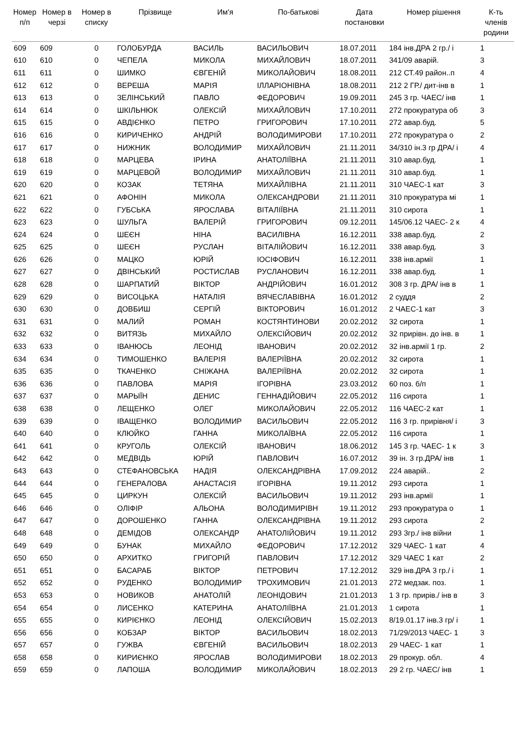| Номер п/п | Номер в черзі | Номер в списку | Прізвище | Им'я | По-батькові | Дата постановки | Номер рішення | К-ть членів родини |
| --- | --- | --- | --- | --- | --- | --- | --- | --- |
| 609 | 609 | 0 | ГОЛОБУРДА | ВАСИЛЬ | ВАСИЛЬОВИЧ | 18.07.2011 | 184 інв.ДРА 2 гр./ і | 1 |
| 610 | 610 | 0 | ЧЕПЕЛА | МИКОЛА | МИХАЙЛОВИЧ | 18.07.2011 | 341/09 аварій. | 3 |
| 611 | 611 | 0 | ШИМКО | ЄВГЕНІЙ | МИКОЛАЙОВИЧ | 18.08.2011 | 212 СТ.49 район..п | 4 |
| 612 | 612 | 0 | ВЕРЕША | МАРІЯ | ІЛЛАРІОНІВНА | 18.08.2011 | 212 2 ГР./ дит-інв в | 1 |
| 613 | 613 | 0 | ЗЕЛІНСЬКИЙ | ПАВЛО | ФЕДОРОВИЧ | 19.09.2011 | 245 3 гр. ЧАЕС/ інв | 1 |
| 614 | 614 | 0 | ШКІЛЬНЮК | ОЛЕКСІЙ | МИХАЙЛОВИЧ | 17.10.2011 | 272 прокуратура об | 3 |
| 615 | 615 | 0 | АВДІЄНКО | ПЕТРО | ГРИГОРОВИЧ | 17.10.2011 | 272 авар.буд. | 5 |
| 616 | 616 | 0 | КИРИЧЕНКО | АНДРІЙ | ВОЛОДИМИРОВИ | 17.10.2011 | 272 прокуратура о | 2 |
| 617 | 617 | 0 | НИЖНИК | ВОЛОДИМИР | МИХАЙЛОВИЧ | 21.11.2011 | 34/310 ін.3 гр ДРА/ і | 4 |
| 618 | 618 | 0 | МАРЦЕВА | ІРИНА | АНАТОЛІЇВНА | 21.11.2011 | 310 авар.буд. | 1 |
| 619 | 619 | 0 | МАРЦЕВОЙ | ВОЛОДИМИР | МИХАЙЛОВИЧ | 21.11.2011 | 310 авар.буд. | 1 |
| 620 | 620 | 0 | КОЗАК | ТЕТЯНА | МИХАЙЛІВНА | 21.11.2011 | 310 ЧАЕС-1 кат | 3 |
| 621 | 621 | 0 | АФОНІН | МИКОЛА | ОЛЕКСАНДРОВИ | 21.11.2011 | 310 прокуратура мі | 1 |
| 622 | 622 | 0 | ГУБСЬКА | ЯРОСЛАВА | ВІТАЛІЇВНА | 21.11.2011 | 310 сирота | 1 |
| 623 | 623 | 0 | ШУЛЬГА | ВАЛЕРІЙ | ГРИГОРОВИЧ | 09.12.2011 | 145/06.12 ЧАЕС- 2 к | 4 |
| 624 | 624 | 0 | ШЕЄН | НІНА | ВАСИЛІВНА | 16.12.2011 | 338 авар.буд. | 2 |
| 625 | 625 | 0 | ШЕЄН | РУСЛАН | ВІТАЛІЙОВИЧ | 16.12.2011 | 338 авар.буд. | 3 |
| 626 | 626 | 0 | МАЦКО | ЮРІЙ | ІОСІФОВИЧ | 16.12.2011 | 338 інв.армії | 1 |
| 627 | 627 | 0 | ДВІНСЬКИЙ | РОСТИСЛАВ | РУСЛАНОВИЧ | 16.12.2011 | 338 авар.буд. | 1 |
| 628 | 628 | 0 | ШАРПАТИЙ | ВІКТОР | АНДРІЙОВИЧ | 16.01.2012 | 308 3 гр. ДРА/ інв в | 1 |
| 629 | 629 | 0 | ВИСОЦЬКА | НАТАЛІЯ | ВЯЧЕСЛАВІВНА | 16.01.2012 | 2 суддя | 2 |
| 630 | 630 | 0 | ДОВБИШ | СЕРГІЙ | ВІКТОРОВИЧ | 16.01.2012 | 2 ЧАЕС-1 кат | 3 |
| 631 | 631 | 0 | МАЛИЙ | РОМАН | КОСТЯНТИНОВИ | 20.02.2012 | 32 сирота | 1 |
| 632 | 632 | 0 | ВИТЯЗЬ | МИХАЙЛО | ОЛЕКСІЙОВИЧ | 20.02.2012 | 32 прирівн. до інв. в | 1 |
| 633 | 633 | 0 | ІВАНЮСЬ | ЛЕОНІД | ІВАНОВИЧ | 20.02.2012 | 32 інв.армії 1 гр. | 2 |
| 634 | 634 | 0 | ТИМОШЕНКО | ВАЛЕРІЯ | ВАЛЕРІЇВНА | 20.02.2012 | 32 сирота | 1 |
| 635 | 635 | 0 | ТКАЧЕНКО | СНІЖАНА | ВАЛЕРІЇВНА | 20.02.2012 | 32 сирота | 1 |
| 636 | 636 | 0 | ПАВЛОВА | МАРІЯ | ІГОРІВНА | 23.03.2012 | 60 поз. б/п | 1 |
| 637 | 637 | 0 | МАРЫЇН | ДЕНИС | ГЕННАДІЙОВИЧ | 22.05.2012 | 116 сирота | 1 |
| 638 | 638 | 0 | ЛЕЩЕНКО | ОЛЕГ | МИКОЛАЙОВИЧ | 22.05.2012 | 116 ЧАЕС-2 кат | 1 |
| 639 | 639 | 0 | ІВАЩЕНКО | ВОЛОДИМИР | ВАСИЛЬОВИЧ | 22.05.2012 | 116 3 гр. прирівня/ і | 3 |
| 640 | 640 | 0 | КЛЮЙКО | ГАННА | МИКОЛАЇВНА | 22.05.2012 | 116 сирота | 1 |
| 641 | 641 | 0 | КРУГОЛЬ | ОЛЕКСІЙ | ІВАНОВИЧ | 18.06.2012 | 145 3 гр. ЧАЕС- 1 к | 3 |
| 642 | 642 | 0 | МЕДВІДЬ | ЮРІЙ | ПАВЛОВИЧ | 16.07.2012 | 39 ін. 3 гр.ДРА/ інв | 1 |
| 643 | 643 | 0 | СТЕФАНОВСЬКА | НАДІЯ | ОЛЕКСАНДРІВНА | 17.09.2012 | 224 аварій.. | 2 |
| 644 | 644 | 0 | ГЕНЕРАЛОВА | АНАСТАСІЯ | ІГОРІВНА | 19.11.2012 | 293 сирота | 1 |
| 645 | 645 | 0 | ЦИРКУН | ОЛЕКСІЙ | ВАСИЛЬОВИЧ | 19.11.2012 | 293 інв.армії | 1 |
| 646 | 646 | 0 | ОЛІФІР | АЛЬОНА | ВОЛОДИМИРІВН | 19.11.2012 | 293 прокуратура о | 1 |
| 647 | 647 | 0 | ДОРОШЕНКО | ГАННА | ОЛЕКСАНДРІВНА | 19.11.2012 | 293 сирота | 2 |
| 648 | 648 | 0 | ДЕМІДОВ | ОЛЕКСАНДР | АНАТОЛІЙОВИЧ | 19.11.2012 | 293 3гр./ інв війни | 1 |
| 649 | 649 | 0 | БУНАК | МИХАЙЛО | ФЕДОРОВИЧ | 17.12.2012 | 329 ЧАЕС- 1 кат | 4 |
| 650 | 650 | 0 | АРХИТКО | ГРИГОРІЙ | ПАВЛОВИЧ | 17.12.2012 | 329 ЧАЕС 1 кат | 2 |
| 651 | 651 | 0 | БАСАРАБ | ВІКТОР | ПЕТРОВИЧ | 17.12.2012 | 329 інв.ДРА 3 гр./ і | 1 |
| 652 | 652 | 0 | РУДЕНКО | ВОЛОДИМИР | ТРОХИМОВИЧ | 21.01.2013 | 272 медзак. поз. | 1 |
| 653 | 653 | 0 | НОВИКОВ | АНАТОЛІЙ | ЛЕОНІДОВИЧ | 21.01.2013 | 1 3 гр. прирів./ інв в | 3 |
| 654 | 654 | 0 | ЛИСЕНКО | КАТЕРИНА | АНАТОЛІЇВНА | 21.01.2013 | 1 сирота | 1 |
| 655 | 655 | 0 | КИРІЄНКО | ЛЕОНІД | ОЛЕКСІЙОВИЧ | 15.02.2013 | 8/19.01.17 інв.3 гр/ і | 1 |
| 656 | 656 | 0 | КОБЗАР | ВІКТОР | ВАСИЛЬОВИЧ | 18.02.2013 | 71/29/2013 ЧАЕС- 1 | 3 |
| 657 | 657 | 0 | ГУЖВА | ЄВГЕНІЙ | ВАСИЛЬОВИЧ | 18.02.2013 | 29 ЧАЕС- 1 кат | 1 |
| 658 | 658 | 0 | КИРИЄНКО | ЯРОСЛАВ | ВОЛОДИМИРОВИ | 18.02.2013 | 29 прокур. обл. | 4 |
| 659 | 659 | 0 | ЛАПОША | ВОЛОДИМИР | МИКОЛАЙОВИЧ | 18.02.2013 | 29 2 гр. ЧАЕС/ інв | 1 |